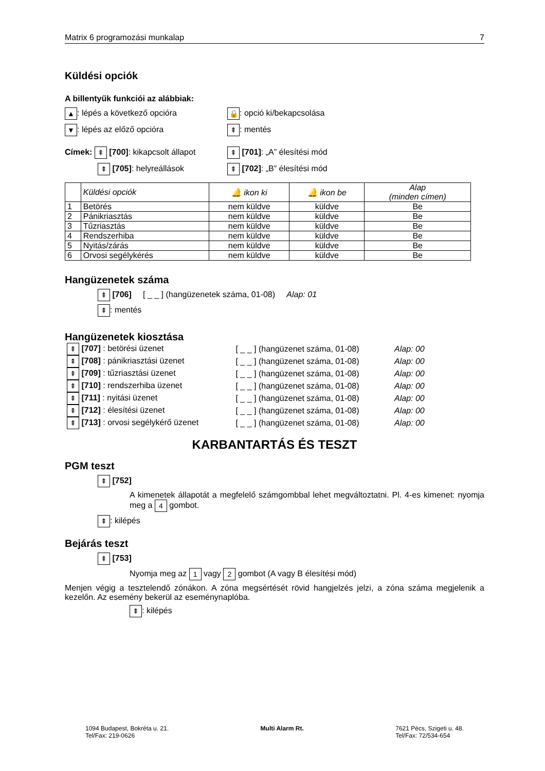Matrix 6 programozási munkalap 7
Küldési opciók
A billentyűk funkciói az alábbiak:
▲: lépés a következő opcióra 🔒: opció ki/bekapcsolása
▼: lépés az előző opcióra ⇞: mentés
Címek: ⇞ [700]: kikapcsolt állapot ⇞ [701]: „A” élesítési mód
⇞ [705]: helyreállások ⇞ [702]: „B” élesítési mód
| | Küldési opciók | 🔔 ikon ki | 🔔 ikon be | Alap (minden címen) |
| --- | --- | --- | --- | --- |
| 1 | Betörés | nem küldve | küldve | Be |
| 2 | Pánikriasztás | nem küldve | küldve | Be |
| 3 | Tűzriasztás | nem küldve | küldve | Be |
| 4 | Rendszerhiba | nem küldve | küldve | Be |
| 5 | Nyitás/zárás | nem küldve | küldve | Be |
| 6 | Orvosi segélykérés | nem küldve | küldve | Be |
Hangüzenetek száma
⇞ [706] [ _ _ ] (hangüzenetek száma, 01-08) Alap: 01
⇞: mentés
Hangüzenetek kiosztása
| ⇞ [707] : betörési üzenet | [ _ _ ] (hangüzenet száma, 01-08) | Alap: 00 |
| ⇞ [708] : pánikriasztási üzenet | [ _ _ ] (hangüzenet száma, 01-08) | Alap: 00 |
| ⇞ [709] : tűzriasztási üzenet | [ _ _ ] (hangüzenet száma, 01-08) | Alap: 00 |
| ⇞ [710] : rendszerhiba üzenet | [ _ _ ] (hangüzenet száma, 01-08) | Alap: 00 |
| ⇞ [711] : nyitási üzenet | [ _ _ ] (hangüzenet száma, 01-08) | Alap: 00 |
| ⇞ [712] : élesítési üzenet | [ _ _ ] (hangüzenet száma, 01-08) | Alap: 00 |
| ⇞ [713] : orvosi segélykérő üzenet | [ _ _ ] (hangüzenet száma, 01-08) | Alap: 00 |
KARBANTARTÁS ÉS TESZT
PGM teszt
⇞ [752]
A kimenetek állapotát a megfelelő számgombbal lehet megváltoztatni. Pl. 4-es kimenet: nyomja meg a 4 gombot.
⇞: kilépés
Bejárás teszt
⇞ [753]
Nyomja meg az 1 vagy 2 gombot (A vagy B élesítési mód)
Menjen végig a tesztelendő zónákon. A zóna megsértését rövid hangjelzés jelzi, a zóna száma megjelenik a kezelőn. Az esemény bekerül az eseménynaplóba.
⇞: kilépés
1094 Budapest, Bokréta u. 21.
Tel/Fax: 219-0626
Multi Alarm Rt. 7621 Pécs, Szigeti u. 48.
Tel/Fax: 72/534-654